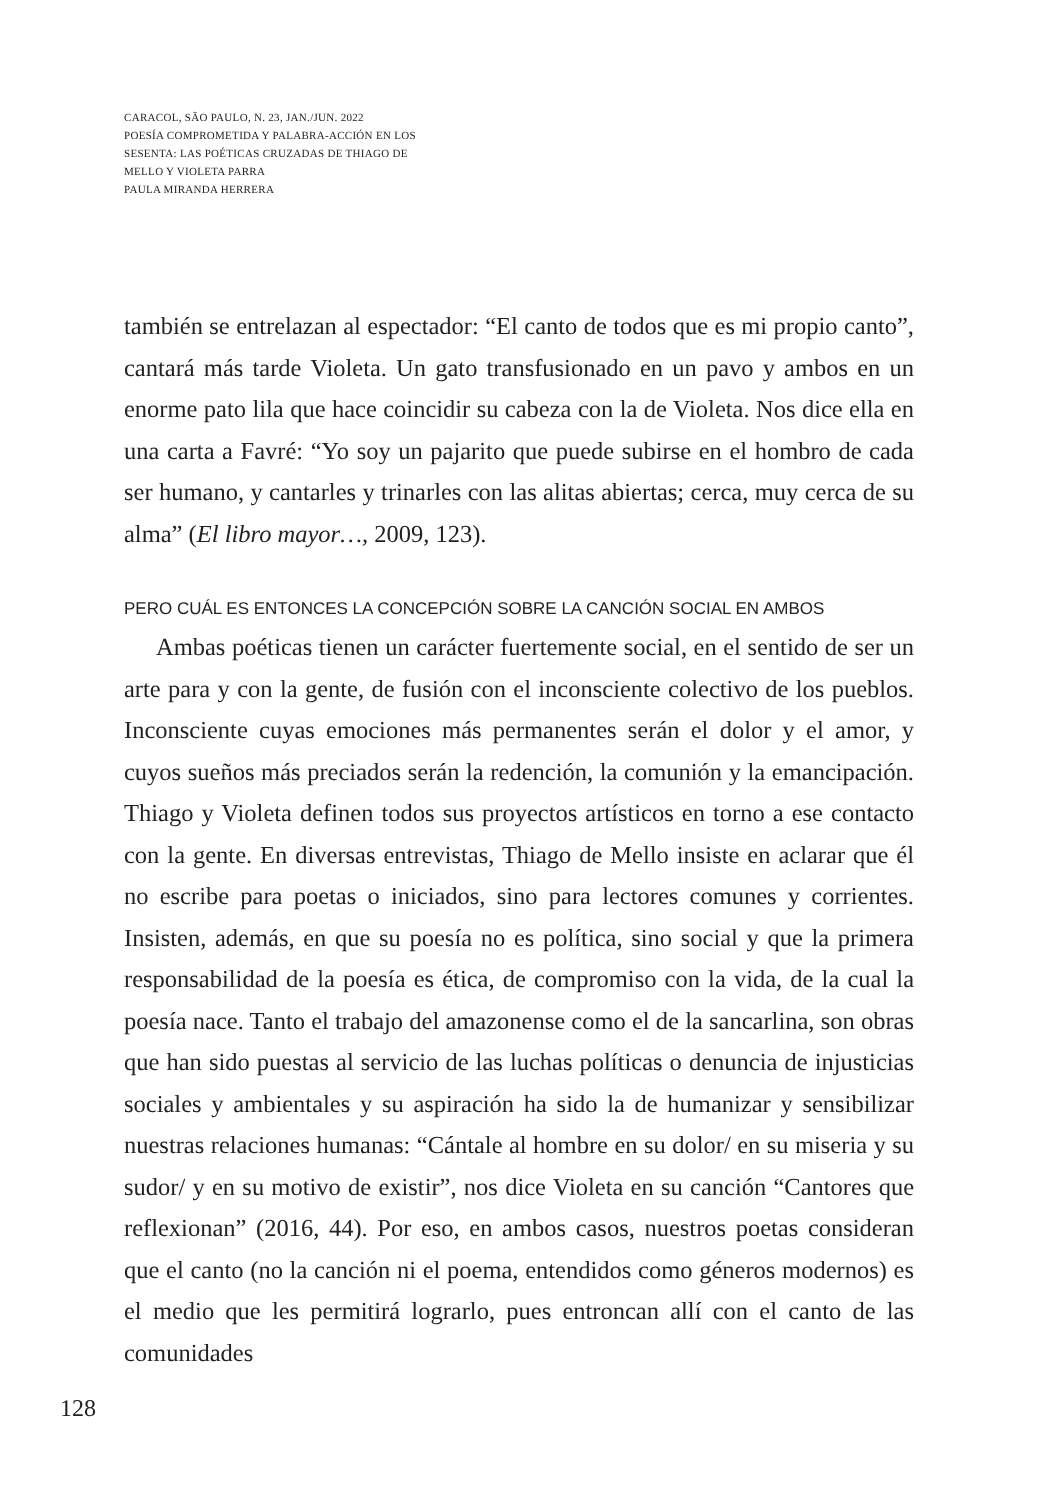CARACOL, SÃO PAULO, N. 23, JAN./JUN. 2022
POESÍA COMPROMETIDA Y PALABRA-ACCIÓN EN LOS
SESENTA: LAS POÉTICAS CRUZADAS DE THIAGO DE
MELLO Y VIOLETA PARRA
PAULA MIRANDA HERRERA
también se entrelazan al espectador: “El canto de todos que es mi propio canto”, cantará más tarde Violeta. Un gato transfusionado en un pavo y ambos en un enorme pato lila que hace coincidir su cabeza con la de Violeta. Nos dice ella en una carta a Favré: “Yo soy un pajarito que puede subirse en el hombro de cada ser humano, y cantarles y trinarles con las alitas abiertas; cerca, muy cerca de su alma” (El libro mayor…, 2009, 123).
PERO CUÁL ES ENTONCES LA CONCEPCIÓN SOBRE LA CANCIÓN SOCIAL EN AMBOS
Ambas poéticas tienen un carácter fuertemente social, en el sentido de ser un arte para y con la gente, de fusión con el inconsciente colectivo de los pueblos. Inconsciente cuyas emociones más permanentes serán el dolor y el amor, y cuyos sueños más preciados serán la redención, la comunión y la emancipación. Thiago y Violeta definen todos sus proyectos artísticos en torno a ese contacto con la gente. En diversas entrevistas, Thiago de Mello insiste en aclarar que él no escribe para poetas o iniciados, sino para lectores comunes y corrientes. Insisten, además, en que su poesía no es política, sino social y que la primera responsabilidad de la poesía es ética, de compromiso con la vida, de la cual la poesía nace. Tanto el trabajo del amazonense como el de la sancarlina, son obras que han sido puestas al servicio de las luchas políticas o denuncia de injusticias sociales y ambientales y su aspiración ha sido la de humanizar y sensibilizar nuestras relaciones humanas: “Cántale al hombre en su dolor/ en su miseria y su sudor/ y en su motivo de existir”, nos dice Violeta en su canción “Cantores que reflexionan” (2016, 44). Por eso, en ambos casos, nuestros poetas consideran que el canto (no la canción ni el poema, entendidos como géneros modernos) es el medio que les permitirá lograrlo, pues entroncan allí con el canto de las comunidades
128